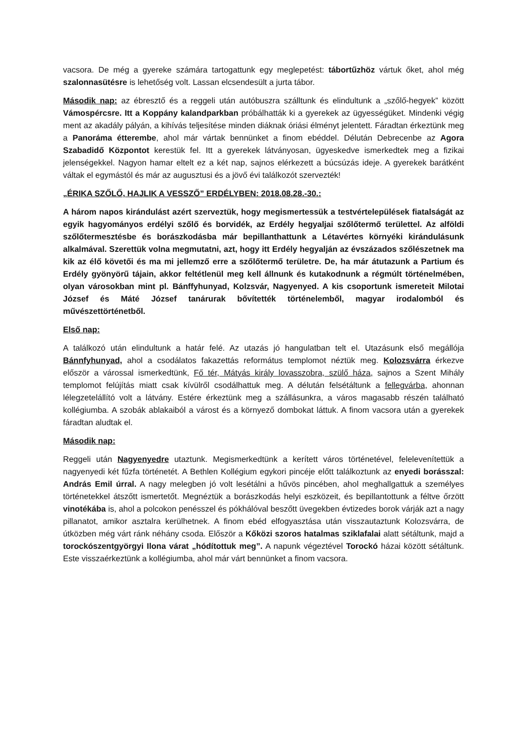vacsora. De még a gyereke számára tartogattunk egy meglepetést: tábortűzhöz vártuk őket, ahol még szalonnasütésre is lehetőség volt. Lassan elcsendesült a jurta tábor.
Második nap: az ébresztő és a reggeli után autóbuszra szálltunk és elindultunk a „szőlő-hegyek” között Vámospércsre. Itt a Koppány kalandparkban próbálhatták ki a gyerekek az ügyességüket. Mindenki végig ment az akadály pályán, a kihívás teljesítése minden diáknak óriási élményt jelentett. Fáradtan érkeztünk meg a Panoráma étterembe, ahol már vártak bennünket a finom ebéddel. Délután Debrecenbe az Agora Szabadidő Központot kerestük fel. Itt a gyerekek látványosan, ügyeskedve ismerkedtek meg a fizikai jelenségekkel. Nagyon hamar eltelt ez a két nap, sajnos elérkezett a búcsúzás ideje. A gyerekek barátként váltak el egymástól és már az augusztusi és a jövő évi találkozót szervezték!
„ÉRIKA SZŐLŐ, HAJLIK A VESSZŐ” ERDÉLYBEN: 2018.08.28.-30.:
A három napos kirándulást azért szerveztük, hogy megismertessük a testvértelepülések fiatalságát az egyik hagyományos erdélyi szőlő és borvidék, az Erdély hegyaljai szőlőtermő területtel. Az alföldi szőlőtermesztésbe és borászkodásba már bepillanthattunk a Létavértes környéki kirándulásunk alkalmával. Szerettük volna megmutatni, azt, hogy itt Erdély hegyalján az évszázados szőlészetnek ma kik az élő követői és ma mi jellemző erre a szőlőtermő területre. De, ha már átutazunk a Partium és Erdély gyönyörű tájain, akkor feltétlenül meg kell állnunk és kutakodnunk a régmúlt történelmében, olyan városokban mint pl. Bánffyhunyad, Kolzsvár, Nagyenyed. A kis csoportunk ismereteit Milotai József és Máté József tanárurak bővítették történelemből, magyar irodalomból és művészettörténetből.
Első nap:
A találkozó után elindultunk a határ felé. Az utazás jó hangulatban telt el. Utazásunk első megállója Bánnfyhunyad, ahol a csodálatos fakazettás református templomot néztük meg. Kolozsvárra érkezve először a várossal ismerkedtünk, Fő tér, Mátyás király lovasszobra, szülő háza, sajnos a Szent Mihály templomot felújítás miatt csak kívülről csodálhattuk meg. A délután felsétáltunk a fellegvárba, ahonnan lélegzetelállító volt a látvány. Estére érkeztünk meg a szállásunkra, a város magasabb részén található kollégiumba. A szobák ablakaiból a várost és a környező dombokat láttuk. A finom vacsora után a gyerekek fáradtan aludtak el.
Második nap:
Reggeli után Nagyenyedre utaztunk. Megismerkedtünk a kerített város történetével, felelevenítettük a nagyenyedi két fűzfa történetét. A Bethlen Kollégium egykori pincéje előtt találkoztunk az enyedi borásszal: András Emil úrral. A nagy melegben jó volt lesétálni a hűvös pincében, ahol meghallgattuk a személyes történetekkel átszőtt ismertetőt. Megnéztük a borászkodás helyi eszközeit, és bepillantottunk a féltve őrzött vinotékába is, ahol a polcokon penésszel és pókhálóval beszőtt üvegekben évtizedes borok várják azt a nagy pillanatot, amikor asztalra kerülhetnek. A finom ebéd elfogyasztása után visszautaztunk Kolozsvárra, de útközben még várt ránk néhány csoda. Először a Kőközi szoros hatalmas sziklafalai alatt sétáltunk, majd a torockószentgyörgyi Ilona várat „hódítottuk meg”. A napunk végeztével Torockó házai között sétáltunk. Este visszaérkeztünk a kollégiumba, ahol már várt bennünket a finom vacsora.